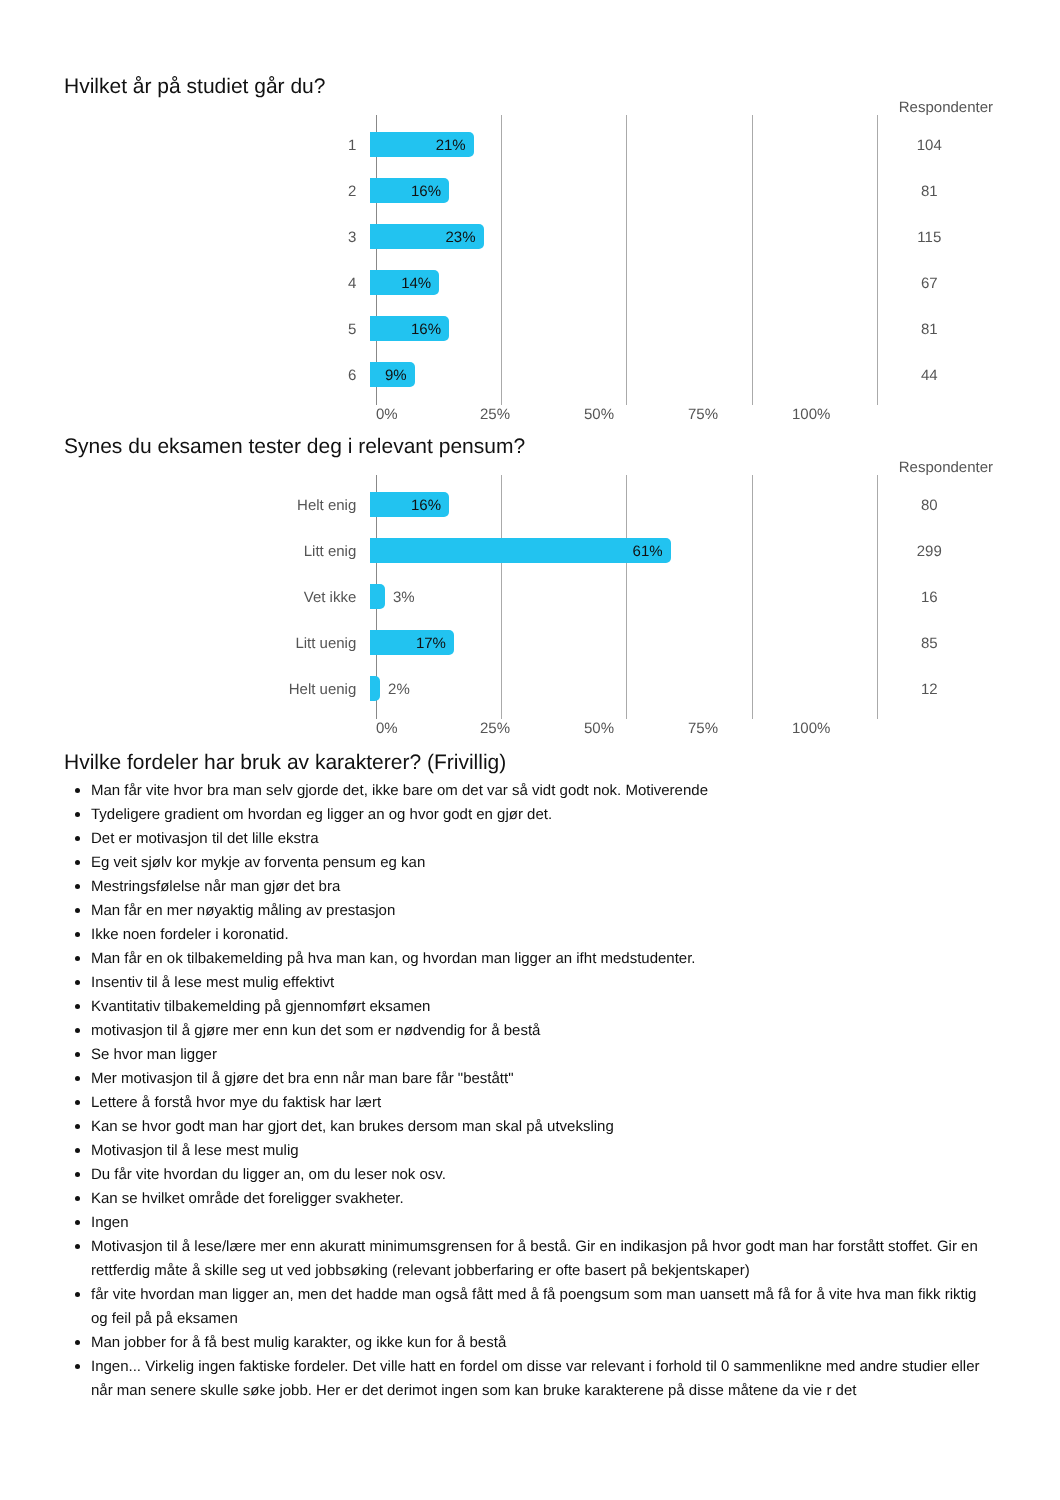Hvilket år på studiet går du?
Respondenter
1
21%
104
2
16%
81
3
23%
115
4
14%
67
5
16%
81
6
9%
44
0% 25% 50% 75% 100%
Synes du eksamen tester deg i relevant pensum?
Respondenter
Helt enig
16%
80
Litt enig
61%
299
Vet ikke
3%
16
Litt uenig
17%
85
Helt uenig
2%
12
0% 25% 50% 75% 100%
Hvilke fordeler har bruk av karakterer? (Frivillig)
Man får vite hvor bra man selv gjorde det, ikke bare om det var så vidt godt nok. Motiverende
Tydeligere gradient om hvordan eg ligger an og hvor godt en gjør det.
Det er motivasjon til det lille ekstra
Eg veit sjølv kor mykje av forventa pensum eg kan
Mestringsfølelse når man gjør det bra
Man får en mer nøyaktig måling av prestasjon
Ikke noen fordeler i koronatid.
Man får en ok tilbakemelding på hva man kan, og hvordan man ligger an ifht medstudenter.
Insentiv til å lese mest mulig effektivt
Kvantitativ tilbakemelding på gjennomført eksamen
motivasjon til å gjøre mer enn kun det som er nødvendig for å bestå
Se hvor man ligger
Mer motivasjon til å gjøre det bra enn når man bare får "bestått"
Lettere å forstå hvor mye du faktisk har lært
Kan se hvor godt man har gjort det, kan brukes dersom man skal på utveksling
Motivasjon til å lese mest mulig
Du får vite hvordan du ligger an, om du leser nok osv.
Kan se hvilket område det foreligger svakheter.
Ingen
Motivasjon til å lese/lære mer enn akuratt minimumsgrensen for å bestå. Gir en indikasjon på hvor godt man har forstått stoffet. Gir en rettferdig måte å skille seg ut ved jobbsøking (relevant jobberfaring er ofte basert på bekjentskaper)
får vite hvordan man ligger an, men det hadde man også fått med å få poengsum som man uansett må få for å vite hva man fikk riktig og feil på på eksamen
Man jobber for å få best mulig karakter, og ikke kun for å bestå
Ingen... Virkelig ingen faktiske fordeler. Det ville hatt en fordel om disse var relevant i forhold til 0 sammenlikne med andre studier eller når man senere skulle søke jobb. Her er det derimot ingen som kan bruke karakterene på disse måtene da vie r det